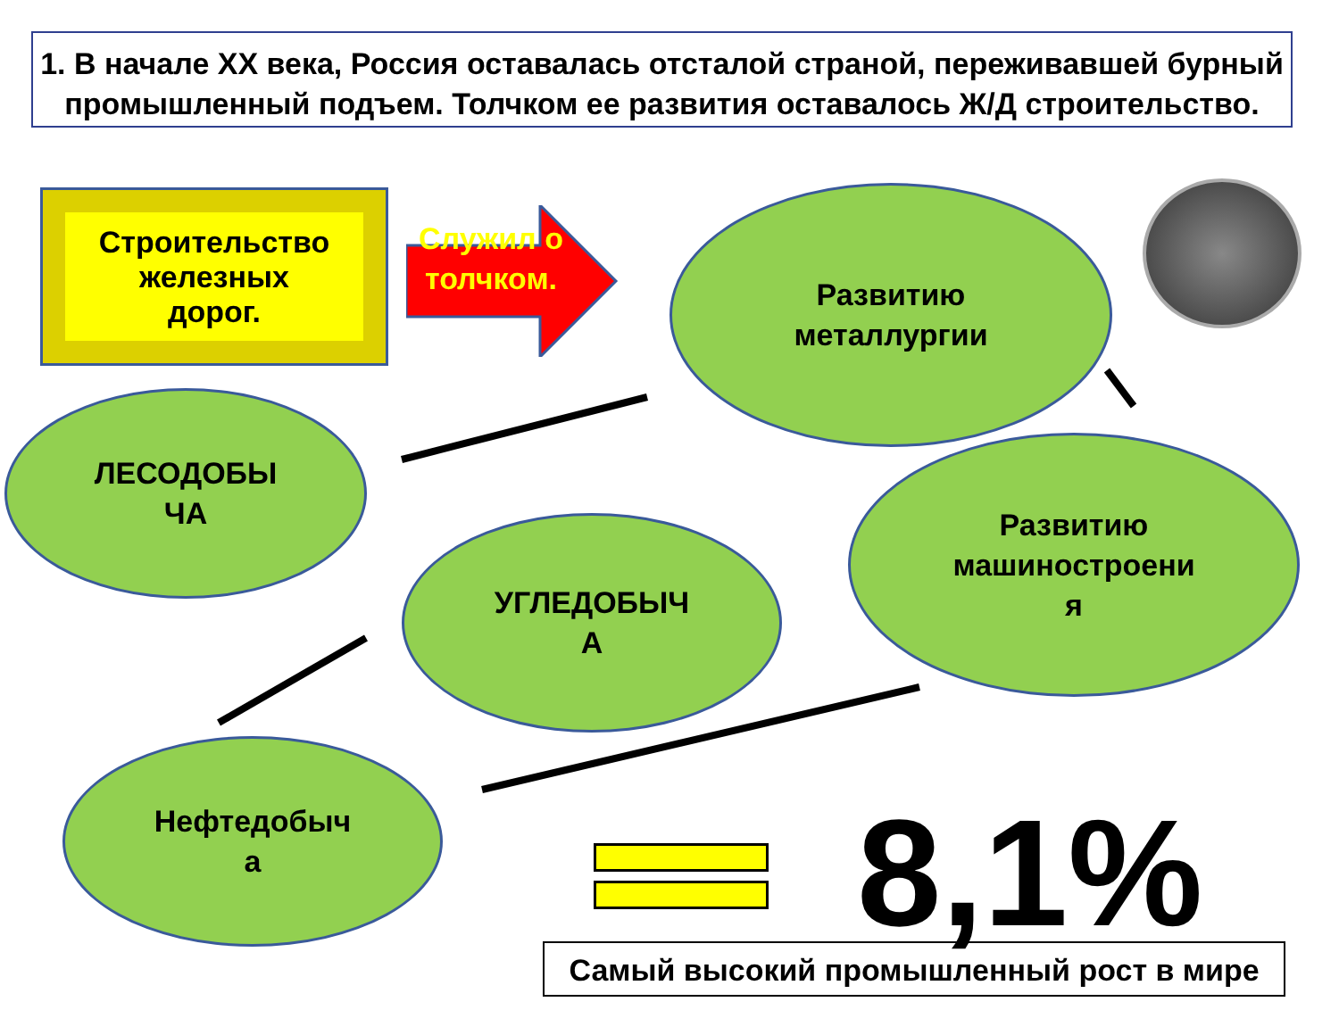1. В начале XX века, Россия оставалась отсталой страной, переживавшей бурный промышленный подъем. Толчком ее развития оставалось Ж/Д строительство.
Строительство
железных
дорог.
Служил о толчком.
Развитию
металлургии
ЛЕСОДОБЫ
ЧА
Развитию
машиностроени
я
УГЛЕДОБЫЧ
А
Нефтедобыч
а
8,1%
Самый высокий промышленный рост в мире